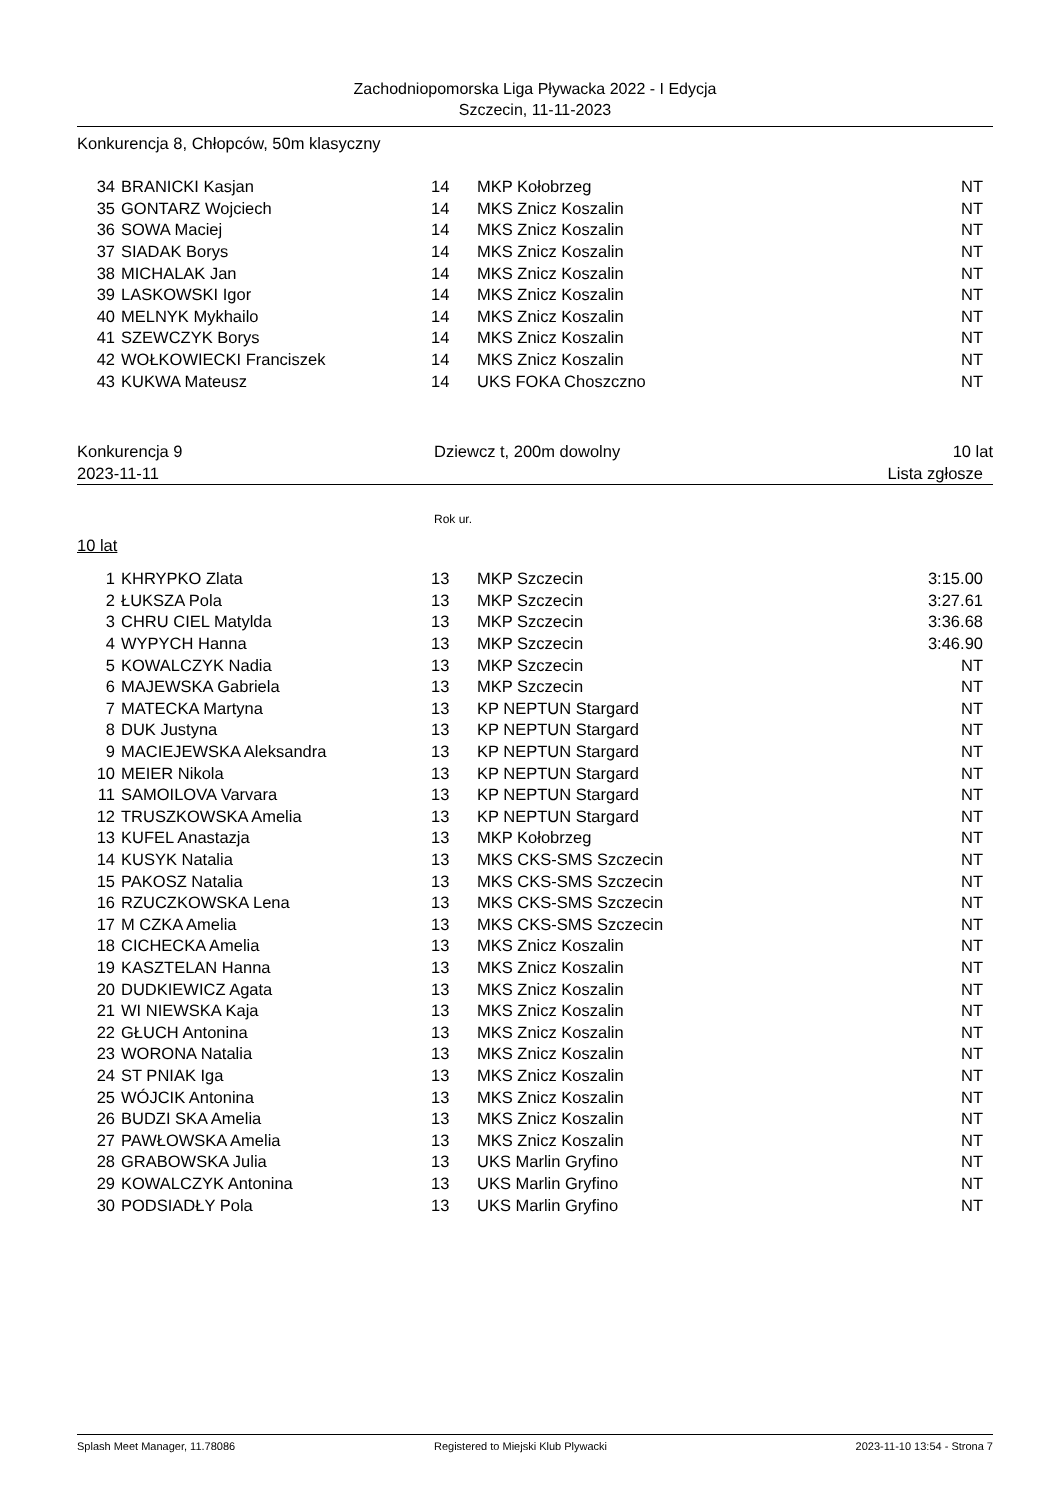Zachodniopomorska Liga Pływacka 2022 - I Edycja
Szczecin, 11-11-2023
Konkurencja 8, Chłopców, 50m klasyczny
| 34 | BRANICKI Kasjan | 14 | MKP Kołobrzeg | NT |
| 35 | GONTARZ Wojciech | 14 | MKS Znicz Koszalin | NT |
| 36 | SOWA Maciej | 14 | MKS Znicz Koszalin | NT |
| 37 | SIADAK Borys | 14 | MKS Znicz Koszalin | NT |
| 38 | MICHALAK Jan | 14 | MKS Znicz Koszalin | NT |
| 39 | LASKOWSKI Igor | 14 | MKS Znicz Koszalin | NT |
| 40 | MELNYK Mykhailo | 14 | MKS Znicz Koszalin | NT |
| 41 | SZEWCZYK Borys | 14 | MKS Znicz Koszalin | NT |
| 42 | WOŁKOWIECKI Franciszek | 14 | MKS Znicz Koszalin | NT |
| 43 | KUKWA Mateusz | 14 | UKS FOKA Choszczno | NT |
Konkurencja 9 Dziewcz t, 200m dowolny 10 lat
2023-11-11 Lista zgłosze
Rok ur.
10 lat
| 1 | KHRYPKO Zlata | 13 | MKP Szczecin | 3:15.00 |
| 2 | ŁUKSZA Pola | 13 | MKP Szczecin | 3:27.61 |
| 3 | CHRU CIEL Matylda | 13 | MKP Szczecin | 3:36.68 |
| 4 | WYPYCH Hanna | 13 | MKP Szczecin | 3:46.90 |
| 5 | KOWALCZYK Nadia | 13 | MKP Szczecin | NT |
| 6 | MAJEWSKA Gabriela | 13 | MKP Szczecin | NT |
| 7 | MATECKA Martyna | 13 | KP NEPTUN Stargard | NT |
| 8 | DUK Justyna | 13 | KP NEPTUN Stargard | NT |
| 9 | MACIEJEWSKA Aleksandra | 13 | KP NEPTUN Stargard | NT |
| 10 | MEIER Nikola | 13 | KP NEPTUN Stargard | NT |
| 11 | SAMOILOVA Varvara | 13 | KP NEPTUN Stargard | NT |
| 12 | TRUSZKOWSKA Amelia | 13 | KP NEPTUN Stargard | NT |
| 13 | KUFEL Anastazja | 13 | MKP Kołobrzeg | NT |
| 14 | KUSYK Natalia | 13 | MKS CKS-SMS Szczecin | NT |
| 15 | PAKOSZ Natalia | 13 | MKS CKS-SMS Szczecin | NT |
| 16 | RZUCZKOWSKA Lena | 13 | MKS CKS-SMS Szczecin | NT |
| 17 | M CZKA Amelia | 13 | MKS CKS-SMS Szczecin | NT |
| 18 | CICHECKA Amelia | 13 | MKS Znicz Koszalin | NT |
| 19 | KASZTELAN Hanna | 13 | MKS Znicz Koszalin | NT |
| 20 | DUDKIEWICZ Agata | 13 | MKS Znicz Koszalin | NT |
| 21 | WI NIEWSKA Kaja | 13 | MKS Znicz Koszalin | NT |
| 22 | GŁUCH Antonina | 13 | MKS Znicz Koszalin | NT |
| 23 | WORONA Natalia | 13 | MKS Znicz Koszalin | NT |
| 24 | ST PNIAK Iga | 13 | MKS Znicz Koszalin | NT |
| 25 | WÓJCIK Antonina | 13 | MKS Znicz Koszalin | NT |
| 26 | BUDZI SKA Amelia | 13 | MKS Znicz Koszalin | NT |
| 27 | PAWŁOWSKA Amelia | 13 | MKS Znicz Koszalin | NT |
| 28 | GRABOWSKA Julia | 13 | UKS Marlin Gryfino | NT |
| 29 | KOWALCZYK Antonina | 13 | UKS Marlin Gryfino | NT |
| 30 | PODSIADŁY Pola | 13 | UKS Marlin Gryfino | NT |
Splash Meet Manager, 11.78086 Registered to Miejski Klub Plywacki 2023-11-10 13:54 - Strona 7